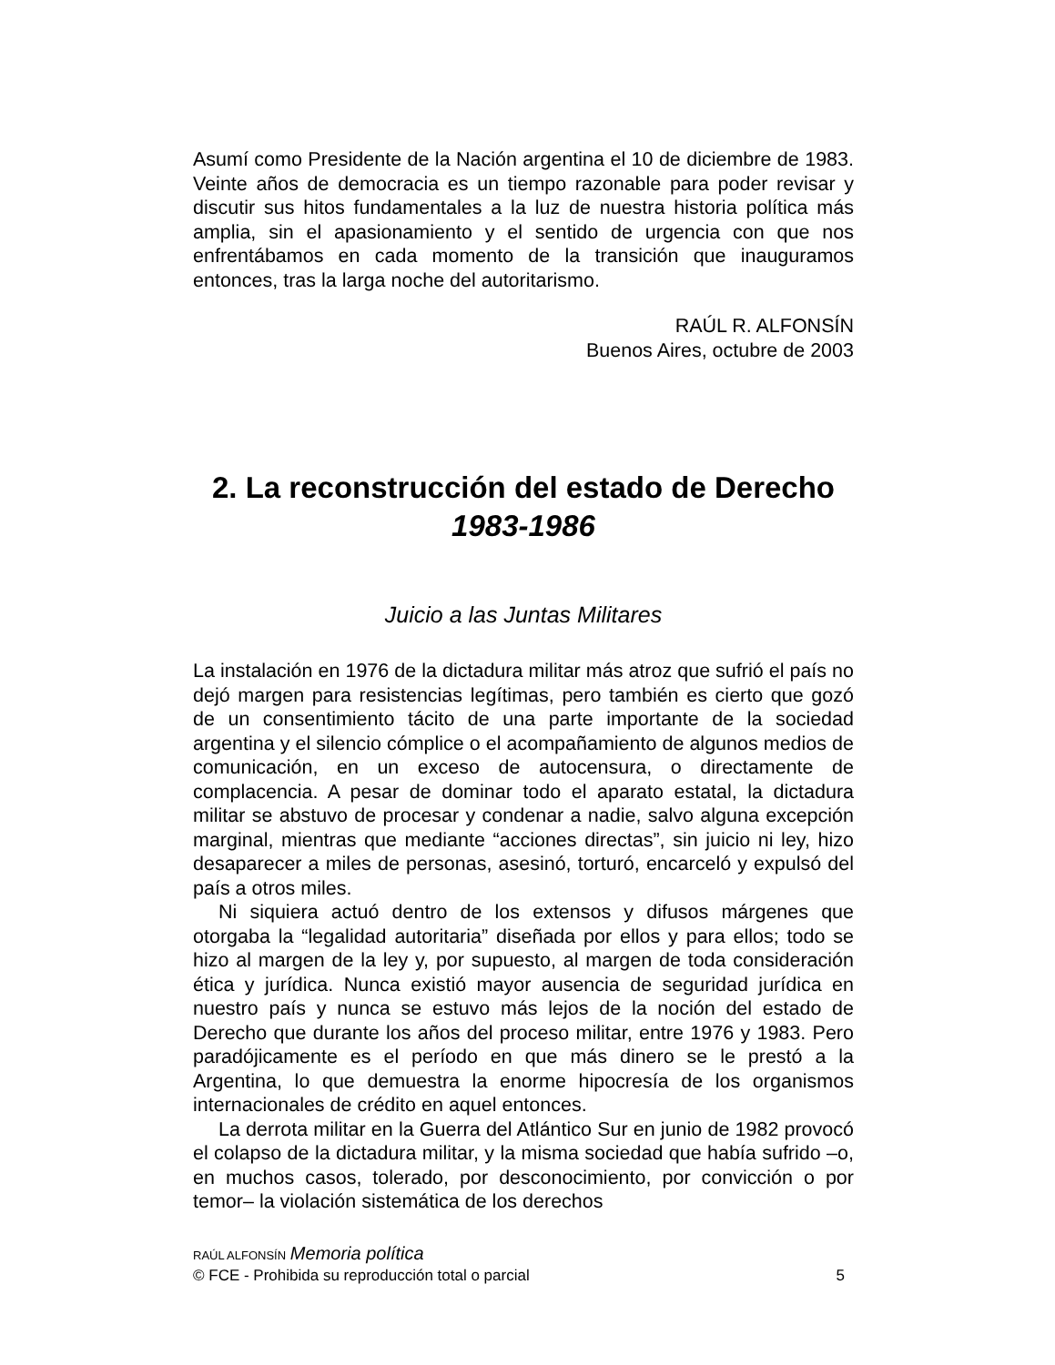Asumí como Presidente de la Nación argentina el 10 de diciembre de 1983. Veinte años de democracia es un tiempo razonable para poder revisar y discutir sus hitos fundamentales a la luz de nuestra historia política más amplia, sin el apasionamiento y el sentido de urgencia con que nos enfrentábamos en cada momento de la transición que inauguramos entonces, tras la larga noche del autoritarismo.
RAÚL R. ALFONSÍN
Buenos Aires, octubre de 2003
2. La reconstrucción del estado de Derecho
1983-1986
Juicio a las Juntas Militares
La instalación en 1976 de la dictadura militar más atroz que sufrió el país no dejó margen para resistencias legítimas, pero también es cierto que gozó de un consentimiento tácito de una parte importante de la sociedad argentina y el silencio cómplice o el acompañamiento de algunos medios de comunicación, en un exceso de autocensura, o directamente de complacencia. A pesar de dominar todo el aparato estatal, la dictadura militar se abstuvo de procesar y condenar a nadie, salvo alguna excepción marginal, mientras que mediante “acciones directas”, sin juicio ni ley, hizo desaparecer a miles de personas, asesinó, torturó, encarceló y expulsó del país a otros miles.
Ni siquiera actuó dentro de los extensos y difusos márgenes que otorgaba la “legalidad autoritaria” diseñada por ellos y para ellos; todo se hizo al margen de la ley y, por supuesto, al margen de toda consideración ética y jurídica. Nunca existió mayor ausencia de seguridad jurídica en nuestro país y nunca se estuvo más lejos de la noción del estado de Derecho que durante los años del proceso militar, entre 1976 y 1983. Pero paradójicamente es el período en que más dinero se le prestó a la Argentina, lo que demuestra la enorme hipocresía de los organismos internacionales de crédito en aquel entonces.
La derrota militar en la Guerra del Atlántico Sur en junio de 1982 provocó el colapso de la dictadura militar, y la misma sociedad que había sufrido –o, en muchos casos, tolerado, por desconocimiento, por convicción o por temor– la violación sistemática de los derechos
RAÚL ALFONSÍN Memoria política
© FCE - Prohibida su reproducción total o parcial 5